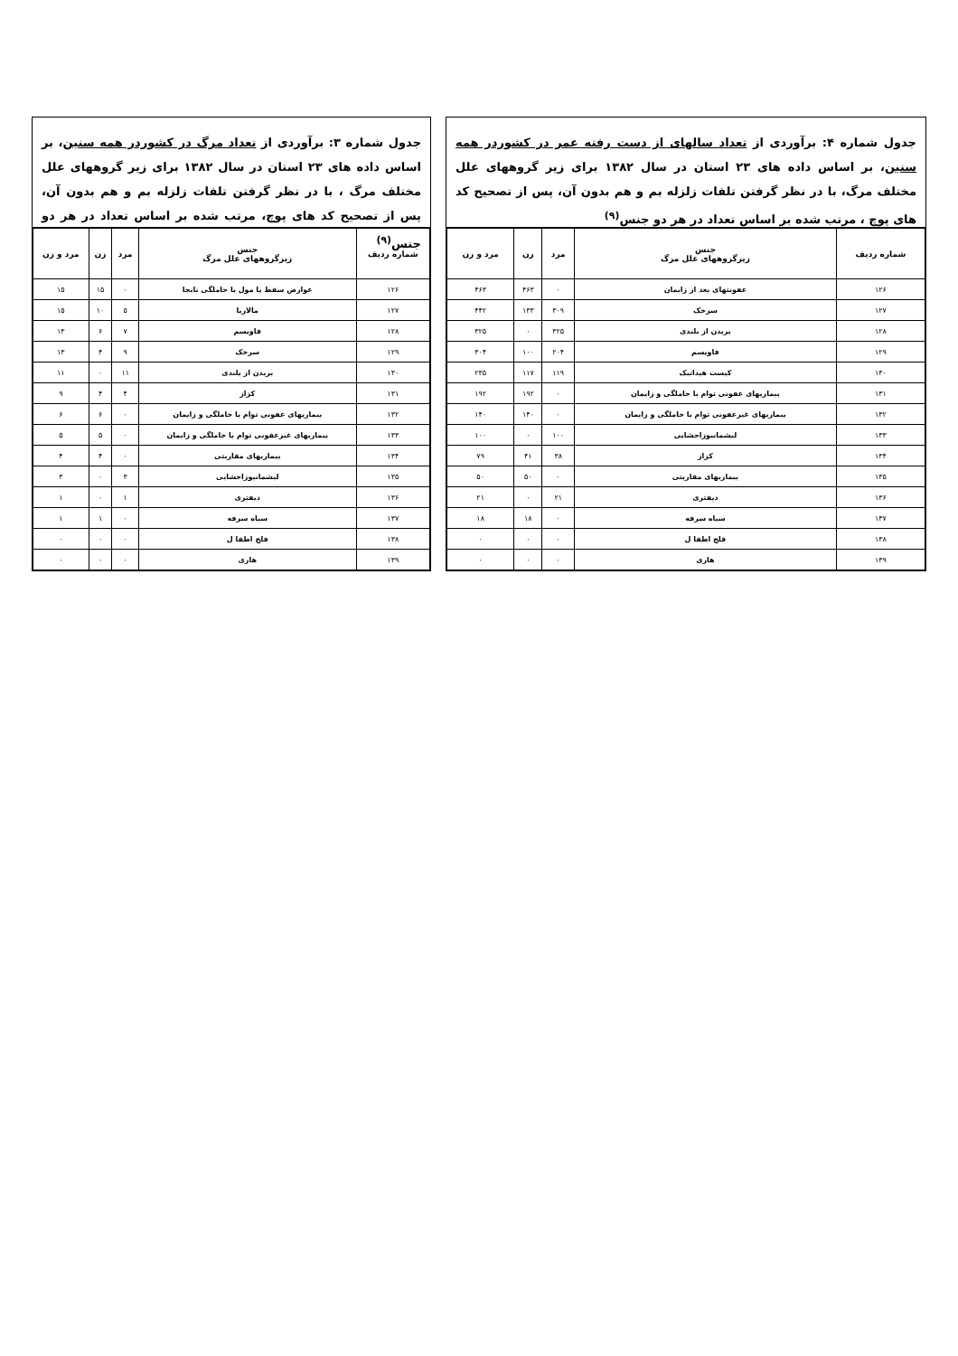جدول شماره ۳: برآوردی از تعداد مرگ در کشوردر همه سنین، بر اساس داده های ۲۳ استان در سال ۱۳۸۲ برای زیر گروههای علل مختلف مرگ ، با در نظر گرفتن تلفات زلزله بم و هم بدون آن، پس از تصحیح کد های پوچ، مرتب شده بر اساس تعداد در هر دو جنس<sup>(۹)</sup>
| شماره ردیف | جنس زیرگروههای علل مرگ | مرد | زن | مرد و زن |
| --- | --- | --- | --- | --- |
| ۱۲۶ | عوارض سقط یا مول یا حاملگی نابجا | ۰ | ۱۵ | ۱۵ |
| ۱۲۷ | مالاریا | ۵ | ۱۰ | ۱۵ |
| ۱۲۸ | فاویسم | ۷ | ۶ | ۱۳ |
| ۱۲۹ | سرخک | ۹ | ۴ | ۱۳ |
| ۱۳۰ | بریدن از بلندی | ۱۱ | ۰ | ۱۱ |
| ۱۳۱ | کزاز | ۴ | ۴ | ۹ |
| ۱۳۲ | بیماریهای عفونی توام با حاملگی و زایمان | ۰ | ۶ | ۶ |
| ۱۳۳ | بیماریهای غیرعفونی توام با حاملگی و زایمان | ۰ | ۵ | ۵ |
| ۱۳۴ | بیماریهای مقاربتی | ۰ | ۴ | ۴ |
| ۱۳۵ | لیشمانیوزاحشایی | ۳ | ۰ | ۳ |
| ۱۳۶ | دیفتری | ۱ | ۰ | ۱ |
| ۱۳۷ | سیاه سرفه | ۰ | ۱ | ۱ |
| ۱۳۸ | فلج اطفا ل | ۰ | ۰ | ۰ |
| ۱۳۹ | هاری | ۰ | ۰ | ۰ |
جدول شماره ۴: برآوردی از تعداد سالهای از دست رفته عمر در کشوردر همه سنین، بر اساس داده های ۲۳ استان در سال ۱۳۸۲ برای زیر گروههای علل مختلف مرگ، با در نظر گرفتن تلفات زلزله بم و هم بدون آن، پس از تصحیح کد های پوچ ، مرتب شده بر اساس تعداد در هر دو جنس<sup>(۹)</sup>
| شماره ردیف | جنس زیرگروههای علل مرگ | مرد | زن | مرد و زن |
| --- | --- | --- | --- | --- |
| ۱۲۶ | عفونتهای بعد از زایمان | ۰ | ۴۶۳ | ۴۶۳ |
| ۱۲۷ | سرخک | ۳۰۹ | ۱۳۳ | ۴۴۲ |
| ۱۲۸ | بریدن از بلندی | ۳۲۵ | ۰ | ۳۲۵ |
| ۱۲۹ | فاویسم | ۲۰۴ | ۱۰۰ | ۳۰۴ |
| ۱۳۰ | کیست هیداتیک | ۱۱۹ | ۱۱۷ | ۲۳۵ |
| ۱۳۱ | بیماریهای عفونی توام با حاملگی و زایمان | ۰ | ۱۹۲ | ۱۹۲ |
| ۱۳۲ | بیماریهای غیرعفونی توام با حاملگی و زایمان | ۰ | ۱۴۰ | ۱۴۰ |
| ۱۳۳ | لیشمانیوزاحشایی | ۱۰۰ | ۰ | ۱۰۰ |
| ۱۳۴ | کزاز | ۳۸ | ۴۱ | ۷۹ |
| ۱۳۵ | بیماریهای مقاربتی | ۰ | ۵۰ | ۵۰ |
| ۱۳۶ | دیفتری | ۲۱ | ۰ | ۲۱ |
| ۱۳۷ | سیاه سرفه | ۰ | ۱۸ | ۱۸ |
| ۱۳۸ | فلج اطفا ل | ۰ | ۰ | ۰ |
| ۱۳۹ | هاری | ۰ | ۰ | ۰ |